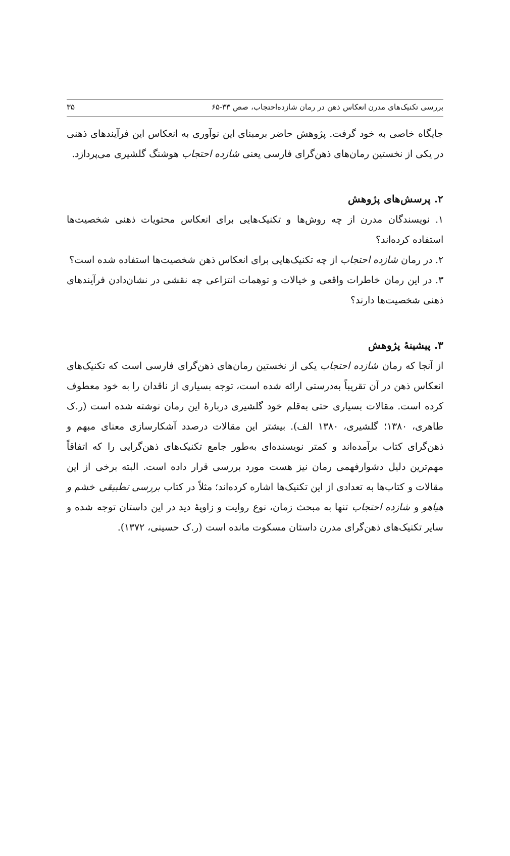بررسی تکنیک‌های مدرن انعکاس ذهن در رمان شازده‌احتجاب، صص ۳۳-۶۵ ۳۵
جایگاه خاصی به خود گرفت. پژوهش حاضر برمبنای این نوآوری به انعکاس این فرآیندهای ذهنی در یکی از نخستین رمان‌های ذهن‌گرای فارسی یعنی شازده احتجاب هوشنگ گلشیری می‌پردازد.
۲. پرسش‌های پژوهش
۱. نویسندگان مدرن از چه روش‌ها و تکنیک‌هایی برای انعکاس محتویات ذهنی شخصیت‌ها استفاده کرده‌اند؟
۲. در رمان شازده احتجاب از چه تکنیک‌هایی برای انعکاس ذهن شخصیت‌ها استفاده شده است؟
۳. در این رمان خاطرات واقعی و خیالات و توهمات انتزاعی چه نقشی در نشان‌دادن فرآیندهای ذهنی شخصیت‌ها دارند؟
۳. پیشینهٔ پژوهش
از آنجا که رمان شازده احتجاب یکی از نخستین رمان‌های ذهن‌گرای فارسی است که تکنیک‌های انعکاس ذهن در آن تقریباً به‌درستی ارائه شده است، توجه بسیاری از ناقدان را به خود معطوف کرده است. مقالات بسیاری حتی به‌قلم خود گلشیری دربارهٔ این رمان نوشته شده است (ر.ک طاهری، ۱۳۸۰؛ گلشیری، ۱۳۸۰ الف). بیشتر این مقالات درصدد آشکارسازی معنای مبهم و ذهن‌گرای کتاب برآمده‌اند و کمتر نویسنده‌ای به‌طور جامع تکنیک‌های ذهن‌گرایی را که اتفاقاً مهم‌ترین دلیل دشوارفهمی رمان نیز هست مورد بررسی قرار داده است. البته برخی از این مقالات و کتاب‌ها به تعدادی از این تکنیک‌ها اشاره کرده‌اند؛ مثلاً در کتاب بررسی تطبیقی خشم و هیاهو و شازده احتجاب تنها به مبحث زمان، نوع روایت و زاویهٔ دید در این داستان توجه شده و سایر تکنیک‌های ذهن‌گرای مدرن داستان مسکوت مانده است (ر.ک حسینی، ۱۳۷۲).